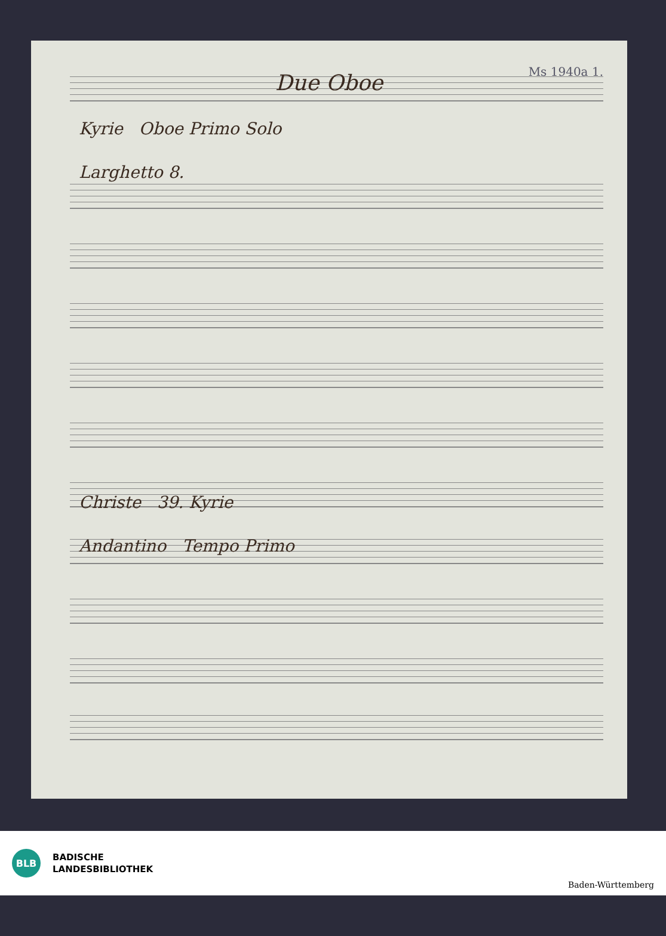Ms 1940a 1.
Due Oboe
Kyrie Oboe Primo Solo
Larghetto 8.
Christe 39. Kyrie
Andantino Tempo Primo
BLB
BADISCHE
LANDESBIBLIOTHEK
Baden-Württemberg